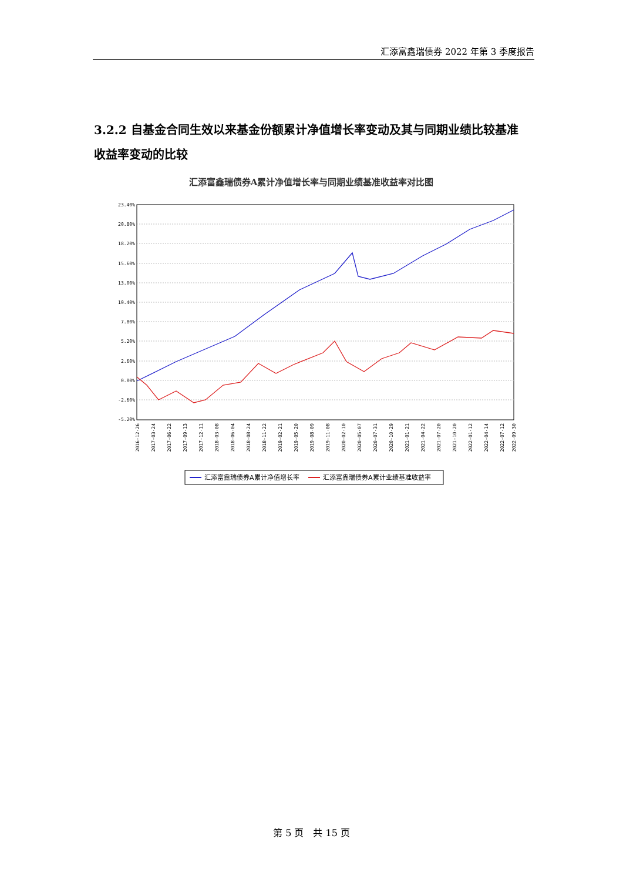汇添富鑫瑞债券 2022 年第 3 季度报告
3.2.2 自基金合同生效以来基金份额累计净值增长率变动及其与同期业绩比较基准收益率变动的比较
汇添富鑫瑞债券A累计净值增长率与同期业绩基准收益率对比图
23.40%
20.80%
18.20%
15.60%
13.00%
10.40%
7.80%
5.20%
2.60%
0.00%
-2.60%
-5.20%
2016-12-26
2017-03-24
2017-06-22
2017-09-13
2017-12-11
2018-03-08
2018-06-04
2018-08-24
2018-11-22
2019-02-21
2019-05-20
2019-08-09
2019-11-08
2020-02-10
2020-05-07
2020-07-31
2020-10-29
2021-01-21
2021-04-22
2021-07-20
2021-10-20
2022-01-12
2022-04-14
2022-07-12
2022-09-30
汇添富鑫瑞债券A累计净值增长率
汇添富鑫瑞债券A累计业绩基准收益率
第 5 页　共 15 页